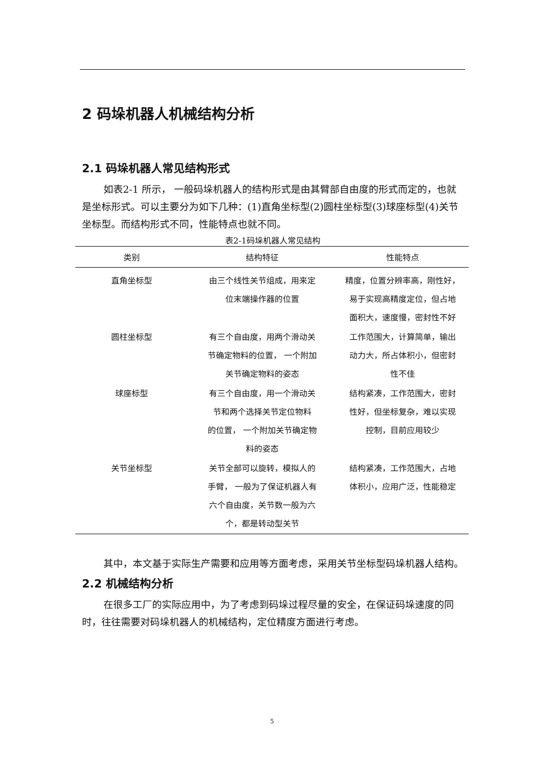2 码垛机器人机械结构分析
2.1 码垛机器人常见结构形式
如表2-1 所示， 一般码垛机器人的结构形式是由其臂部自由度的形式而定的，也就是坐标形式。可以主要分为如下几种：(1)直角坐标型(2)圆柱坐标型(3)球座标型(4)关节坐标型。而结构形式不同，性能特点也就不同。
表2-1码垛机器人常见结构
| 类别 | 结构特征 | 性能特点 |
| --- | --- | --- |
| 直角坐标型 | 由三个线性关节组成，用来定 位末端操作器的位置 | 精度，位置分辨率高，刚性好， 易于实现高精度定位，但占地 面积大，速度慢，密封性不好 |
| 圆柱坐标型 | 有三个自由度，用两个滑动关 节确定物料的位置， 一个附加 关节确定物料的姿态 | 工作范围大，计算简单，输出 动力大，所占体积小，但密封 性不佳 |
| 球座标型 | 有三个自由度，用一个滑动关 节和两个选择关节定位物料 的位置， 一个附加关节确定物 料的姿态 | 结构紧凑，工作范围大，密封 性好，但坐标复杂，难以实现 控制，目前应用较少 |
| 关节坐标型 | 关节全部可以旋转，模拟人的 手臂， 一般为了保证机器人有 六个自由度，关节数一般为六 个，都是转动型关节 | 结构紧凑，工作范围大，占地 体积小，应用广泛，性能稳定 |
其中，本文基于实际生产需要和应用等方面考虑，采用关节坐标型码垛机器人结构。
2.2 机械结构分析
在很多工厂的实际应用中，为了考虑到码垛过程尽量的安全，在保证码垛速度的同时，往往需要对码垛机器人的机械结构，定位精度方面进行考虑。
5